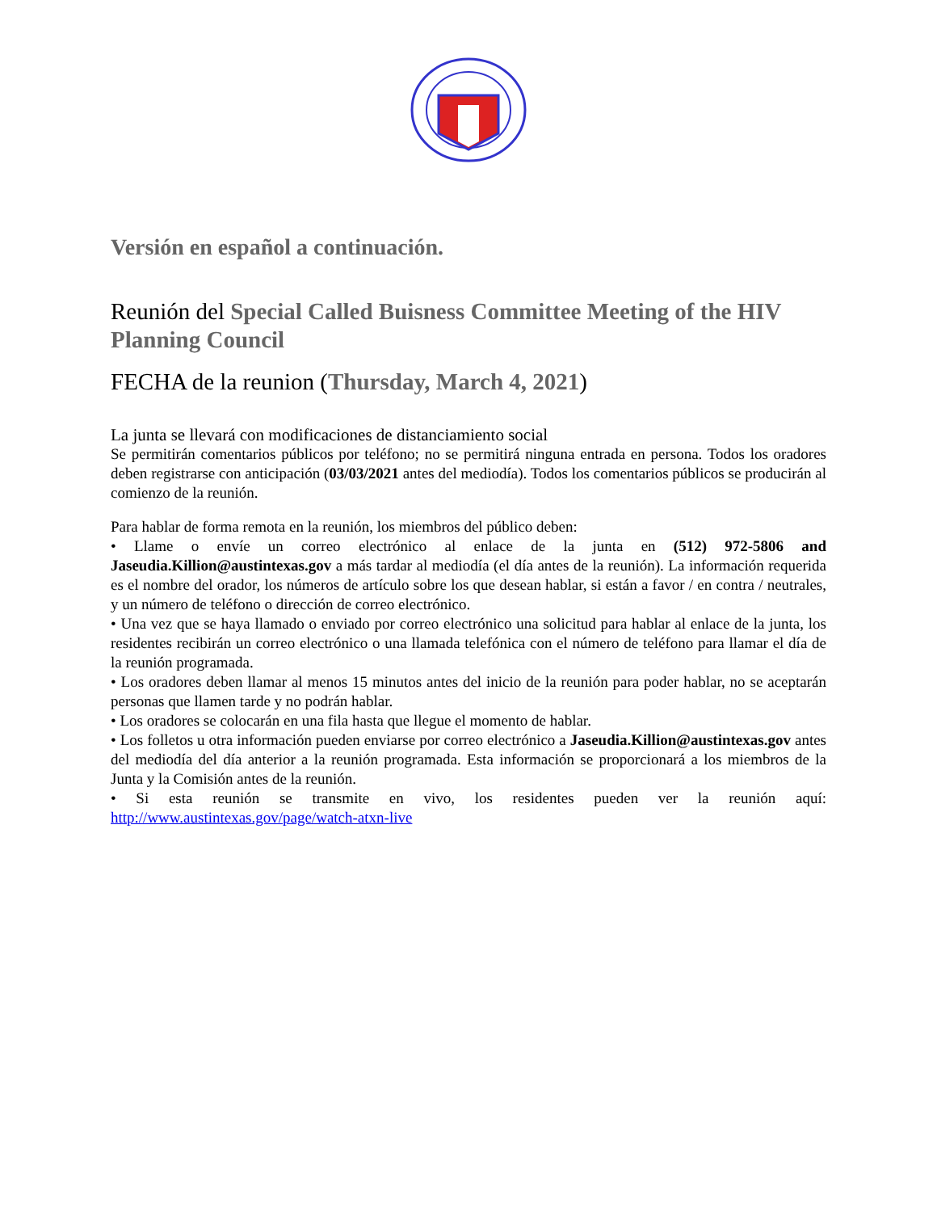Versión en español a continuación.
Reunión del Special Called Buisness Committee Meeting of the HIV Planning Council
FECHA de la reunion (Thursday, March 4, 2021)
La junta se llevará con modificaciones de distanciamiento social
Se permitirán comentarios públicos por teléfono; no se permitirá ninguna entrada en persona. Todos los oradores deben registrarse con anticipación (03/03/2021 antes del mediodía). Todos los comentarios públicos se producirán al comienzo de la reunión.
Para hablar de forma remota en la reunión, los miembros del público deben:
• Llame o envíe un correo electrónico al enlace de la junta en (512) 972-5806 and Jaseudia.Killion@austintexas.gov a más tardar al mediodía (el día antes de la reunión). La información requerida es el nombre del orador, los números de artículo sobre los que desean hablar, si están a favor / en contra / neutrales, y un número de teléfono o dirección de correo electrónico.
• Una vez que se haya llamado o enviado por correo electrónico una solicitud para hablar al enlace de la junta, los residentes recibirán un correo electrónico o una llamada telefónica con el número de teléfono para llamar el día de la reunión programada.
• Los oradores deben llamar al menos 15 minutos antes del inicio de la reunión para poder hablar, no se aceptarán personas que llamen tarde y no podrán hablar.
• Los oradores se colocarán en una fila hasta que llegue el momento de hablar.
• Los folletos u otra información pueden enviarse por correo electrónico a Jaseudia.Killion@austintexas.gov antes del mediodía del día anterior a la reunión programada. Esta información se proporcionará a los miembros de la Junta y la Comisión antes de la reunión.
• Si esta reunión se transmite en vivo, los residentes pueden ver la reunión aquí: http://www.austintexas.gov/page/watch-atxn-live